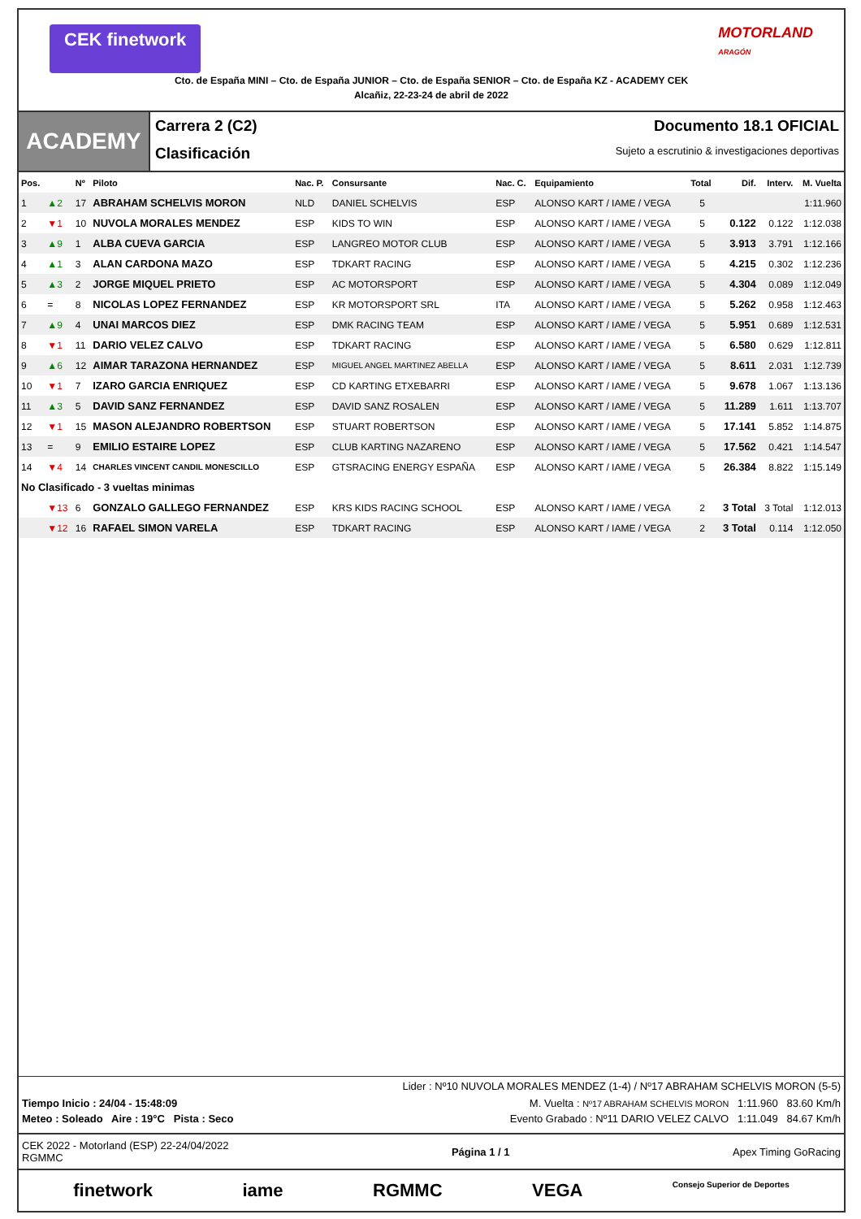CEK finetwork MOTORLAND
ARAGÓN
Cto. de España MINI – Cto. de España JUNIOR – Cto. de España SENIOR – Cto. de España KZ - ACADEMY CEK
Alcañiz, 22-23-24 de abril de 2022
ACADEMY
Carrera 2 (C2) Documento 18.1 OFICIAL
Clasificación Sujeto a escrutinio & investigaciones deportivas
| Pos. | | Nº | Piloto | Nac. P. | Consursante | Nac. C. | Equipamiento | Total | Dif. | Interv. | M. Vuelta |
| --- | --- | --- | --- | --- | --- | --- | --- | --- | --- | --- | --- |
| 1 | ▲2 | 17 | ABRAHAM SCHELVIS MORON | NLD | DANIEL SCHELVIS | ESP | ALONSO KART / IAME / VEGA | 5 | | | 1:11.960 |
| 2 | ▼1 | 10 | NUVOLA MORALES MENDEZ | ESP | KIDS TO WIN | ESP | ALONSO KART / IAME / VEGA | 5 | 0.122 | 0.122 | 1:12.038 |
| 3 | ▲9 | 1 | ALBA CUEVA GARCIA | ESP | LANGREO MOTOR CLUB | ESP | ALONSO KART / IAME / VEGA | 5 | 3.913 | 3.791 | 1:12.166 |
| 4 | ▲1 | 3 | ALAN CARDONA MAZO | ESP | TDKART RACING | ESP | ALONSO KART / IAME / VEGA | 5 | 4.215 | 0.302 | 1:12.236 |
| 5 | ▲3 | 2 | JORGE MIQUEL PRIETO | ESP | AC MOTORSPORT | ESP | ALONSO KART / IAME / VEGA | 5 | 4.304 | 0.089 | 1:12.049 |
| 6 | = | 8 | NICOLAS LOPEZ FERNANDEZ | ESP | KR MOTORSPORT SRL | ITA | ALONSO KART / IAME / VEGA | 5 | 5.262 | 0.958 | 1:12.463 |
| 7 | ▲9 | 4 | UNAI MARCOS DIEZ | ESP | DMK RACING TEAM | ESP | ALONSO KART / IAME / VEGA | 5 | 5.951 | 0.689 | 1:12.531 |
| 8 | ▼1 | 11 | DARIO VELEZ CALVO | ESP | TDKART RACING | ESP | ALONSO KART / IAME / VEGA | 5 | 6.580 | 0.629 | 1:12.811 |
| 9 | ▲6 | 12 | AIMAR TARAZONA HERNANDEZ | ESP | MIGUEL ANGEL MARTINEZ ABELLA | ESP | ALONSO KART / IAME / VEGA | 5 | 8.611 | 2.031 | 1:12.739 |
| 10 | ▼1 | 7 | IZARO GARCIA ENRIQUEZ | ESP | CD KARTING ETXEBARRI | ESP | ALONSO KART / IAME / VEGA | 5 | 9.678 | 1.067 | 1:13.136 |
| 11 | ▲3 | 5 | DAVID SANZ FERNANDEZ | ESP | DAVID SANZ ROSALEN | ESP | ALONSO KART / IAME / VEGA | 5 | 11.289 | 1.611 | 1:13.707 |
| 12 | ▼1 | 15 | MASON ALEJANDRO ROBERTSON | ESP | STUART ROBERTSON | ESP | ALONSO KART / IAME / VEGA | 5 | 17.141 | 5.852 | 1:14.875 |
| 13 | = | 9 | EMILIO ESTAIRE LOPEZ | ESP | CLUB KARTING NAZARENO | ESP | ALONSO KART / IAME / VEGA | 5 | 17.562 | 0.421 | 1:14.547 |
| 14 | ▼4 | 14 | CHARLES VINCENT CANDIL MONESCILLO | ESP | GTSRACING ENERGY ESPAÑA | ESP | ALONSO KART / IAME / VEGA | 5 | 26.384 | 8.822 | 1:15.149 |
| No Clasificado - 3 vueltas minimas | | | | | | | | | | | |
| | ▼13 | 6 | GONZALO GALLEGO FERNANDEZ | ESP | KRS KIDS RACING SCHOOL | ESP | ALONSO KART / IAME / VEGA | 2 | 3 Total | 3 Total | 1:12.013 |
| | ▼12 | 16 | RAFAEL SIMON VARELA | ESP | TDKART RACING | ESP | ALONSO KART / IAME / VEGA | 2 | 3 Total | 0.114 | 1:12.050 |
Lider : Nº10 NUVOLA MORALES MENDEZ (1-4) / Nº17 ABRAHAM SCHELVIS MORON (5-5)
Tiempo Inicio : 24/04 - 15:48:09 M. Vuelta : Nº17 ABRAHAM SCHELVIS MORON 1:11.960 83.60 Km/h
Meteo : Soleado Aire : 19°C Pista : Seco Evento Grabado : Nº11 DARIO VELEZ CALVO 1:11.049 84.67 Km/h
CEK 2022 - Motorland (ESP) 22-24/04/2022
RGMMC Página 1 / 1 Apex Timing GoRacing
finetwork iame RGMMC VEGA Consejo Superior de Deportes